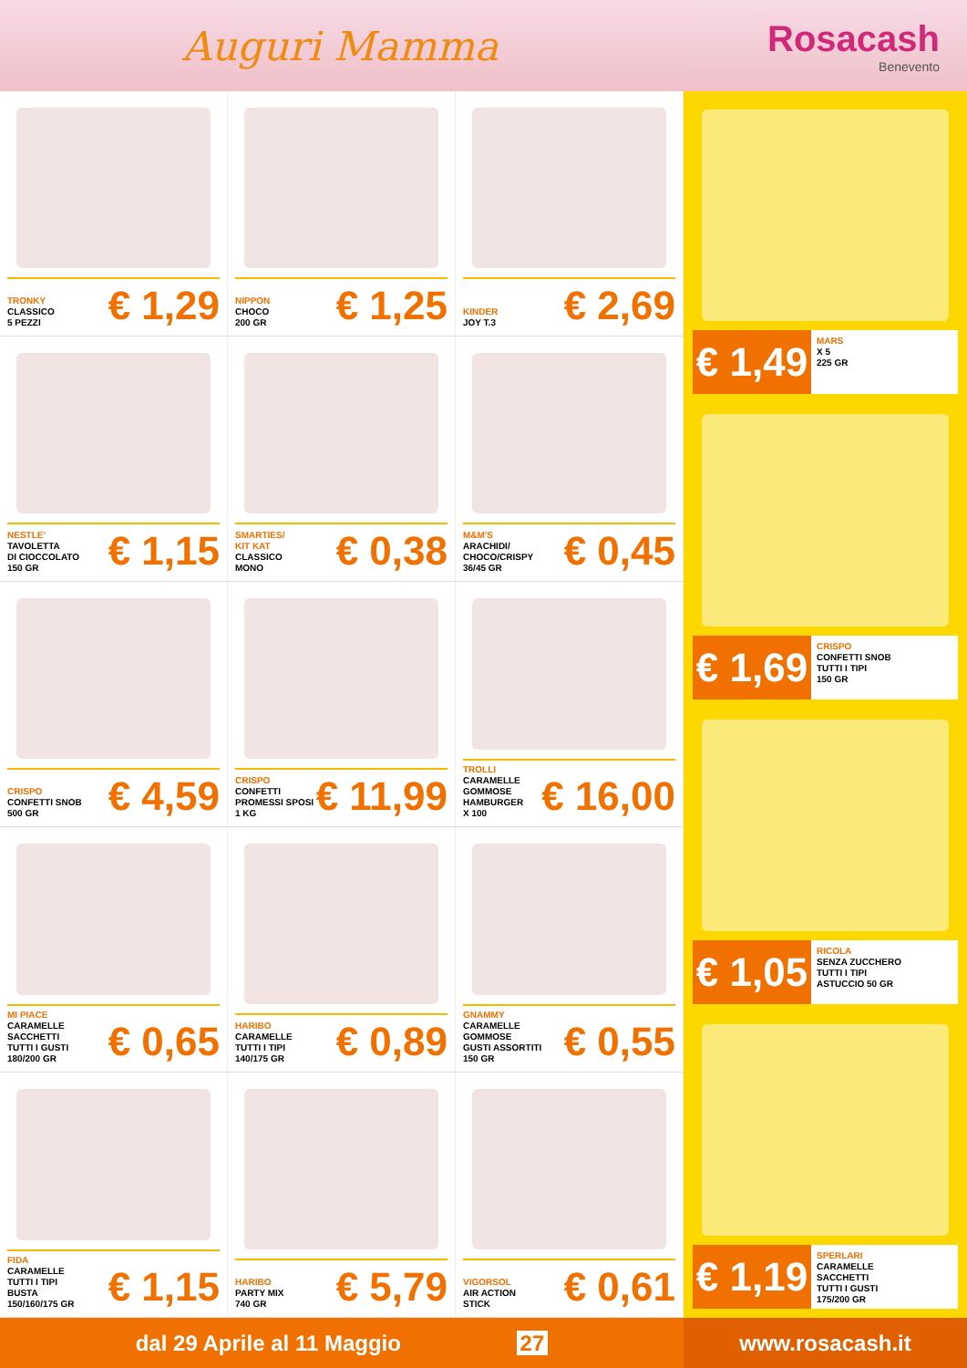Auguri Mamma Rosacash
Benevento
TRONKY
CLASSICO
5 PEZZI
€ 1,29
NIPPON
CHOCO
200 GR
€ 1,25
KINDER
JOY T.3
€ 2,69
NESTLE'
TAVOLETTA
DI CIOCCOLATO
150 GR
€ 1,15
SMARTIES/
KIT KAT
CLASSICO
MONO
€ 0,38
M&M'S
ARACHIDI/
CHOCO/CRISPY
36/45 GR
€ 0,45
CRISPO
CONFETTI SNOB
500 GR
€ 4,59
CRISPO
CONFETTI
PROMESSI SPOSI
1 KG
€ 11,99
TROLLI
CARAMELLE
GOMMOSE
HAMBURGER
X 100
€ 16,00
MI PIACE
CARAMELLE
SACCHETTI
TUTTI I GUSTI
180/200 GR
€ 0,65
HARIBO
CARAMELLE
TUTTI I TIPI
140/175 GR
€ 0,89
GNAMMY
CARAMELLE
GOMMOSE
GUSTI ASSORTITI
150 GR
€ 0,55
FIDA
CARAMELLE
TUTTI I TIPI
BUSTA
150/160/175 GR
€ 1,15
HARIBO
PARTY MIX
740 GR
€ 5,79
VIGORSOL
AIR ACTION
STICK
€ 0,61
€ 1,49
MARS
X 5
225 GR
€ 1,69
CRISPO
CONFETTI SNOB
TUTTI I TIPI
150 GR
€ 1,05
RICOLA
SENZA ZUCCHERO
TUTTI I TIPI
ASTUCCIO 50 GR
€ 1,19
SPERLARI
CARAMELLE
SACCHETTI
TUTTI I GUSTI
175/200 GR
dal 29 Aprile al 11 Maggio 27
www.rosacash.it